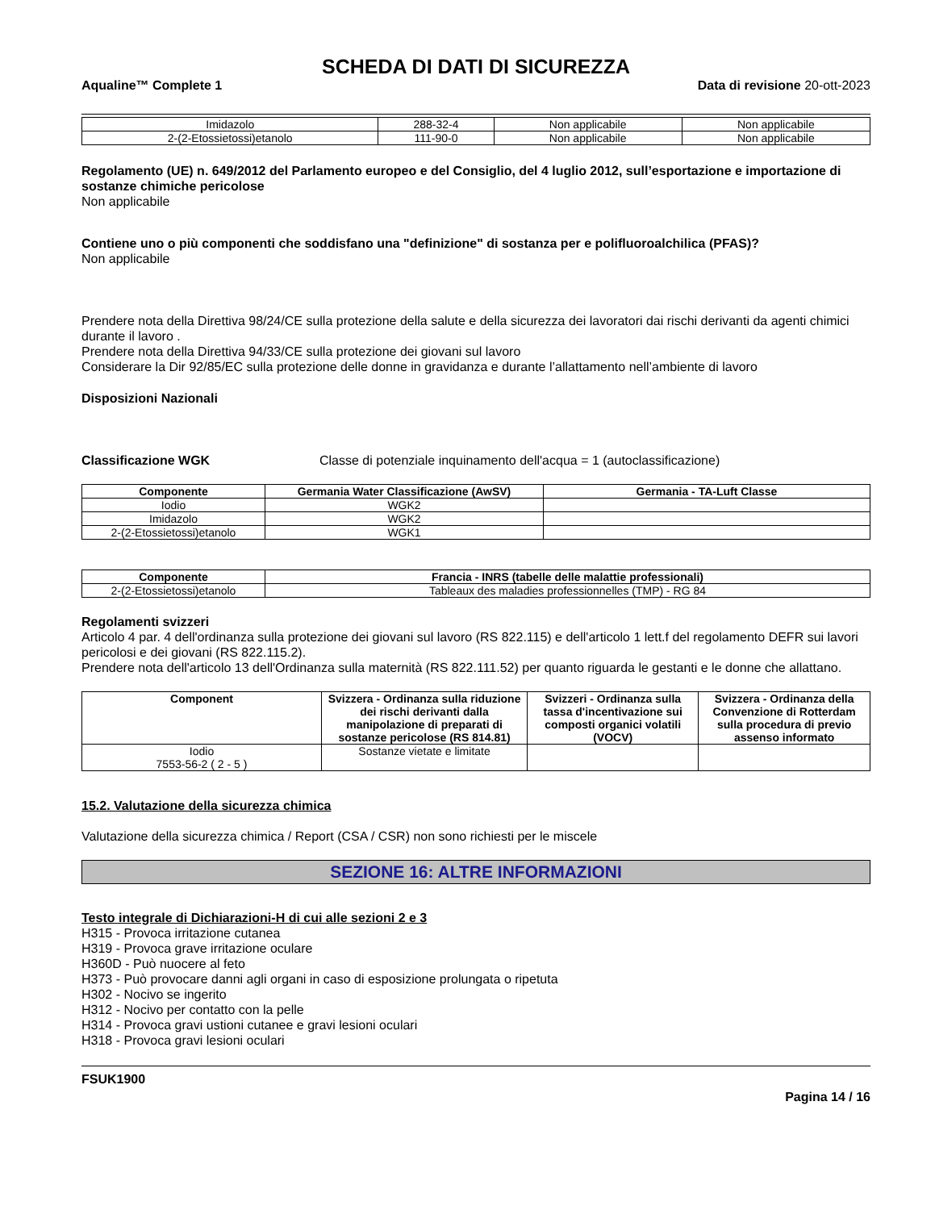SCHEDA DI DATI DI SICUREZZA
Aqualine™ Complete 1 Data di revisione 20-ott-2023
| Imidazolo | 288-32-4 | Non applicabile | Non applicabile |
| 2-(2-Etossietossi)etanolo | 111-90-0 | Non applicabile | Non applicabile |
Regolamento (UE) n. 649/2012 del Parlamento europeo e del Consiglio, del 4 luglio 2012, sull’esportazione e importazione di sostanze chimiche pericolose
Non applicabile
Contiene uno o più componenti che soddisfano una "definizione" di sostanza per e polifluoroalchilica (PFAS)?
Non applicabile
Prendere nota della Direttiva 98/24/CE sulla protezione della salute e della sicurezza dei lavoratori dai rischi derivanti da agenti chimici durante il lavoro .
Prendere nota della Direttiva 94/33/CE sulla protezione dei giovani sul lavoro
Considerare la Dir 92/85/EC sulla protezione delle donne in gravidanza e durante l’allattamento nell’ambiente di lavoro
Disposizioni Nazionali
Classificazione WGK Classe di potenziale inquinamento dell'acqua = 1 (autoclassificazione)
| Componente | Germania Water Classificazione (AwSV) | Germania - TA-Luft Classe |
| --- | --- | --- |
| Iodio | WGK2 | |
| Imidazolo | WGK2 | |
| 2-(2-Etossietossi)etanolo | WGK1 | |
| Componente | Francia - INRS (tabelle delle malattie professionali) |
| --- | --- |
| 2-(2-Etossietossi)etanolo | Tableaux des maladies professionnelles (TMP) - RG 84 |
Regolamenti svizzeri
Articolo 4 par. 4 dell'ordinanza sulla protezione dei giovani sul lavoro (RS 822.115) e dell'articolo 1 lett.f del regolamento DEFR sui lavori pericolosi e dei giovani (RS 822.115.2).
Prendere nota dell'articolo 13 dell'Ordinanza sulla maternità (RS 822.111.52) per quanto riguarda le gestanti e le donne che allattano.
| Component | Svizzera - Ordinanza sulla riduzione dei rischi derivanti dalla manipolazione di preparati di sostanze pericolose (RS 814.81) | Svizzeri - Ordinanza sulla tassa d'incentivazione sui composti organici volatili (VOCV) | Svizzera - Ordinanza della Convenzione di Rotterdam sulla procedura di previo assenso informato |
| --- | --- | --- | --- |
| Iodio 7553-56-2 ( 2 - 5 ) | Sostanze vietate e limitate | | |
15.2. Valutazione della sicurezza chimica
Valutazione della sicurezza chimica / Report (CSA / CSR) non sono richiesti per le miscele
SEZIONE 16: ALTRE INFORMAZIONI
Testo integrale di Dichiarazioni-H di cui alle sezioni 2 e 3
H315 - Provoca irritazione cutanea
H319 - Provoca grave irritazione oculare
H360D - Può nuocere al feto
H373 - Può provocare danni agli organi in caso di esposizione prolungata o ripetuta
H302 - Nocivo se ingerito
H312 - Nocivo per contatto con la pelle
H314 - Provoca gravi ustioni cutanee e gravi lesioni oculari
H318 - Provoca gravi lesioni oculari
FSUK1900
Pagina 14 / 16